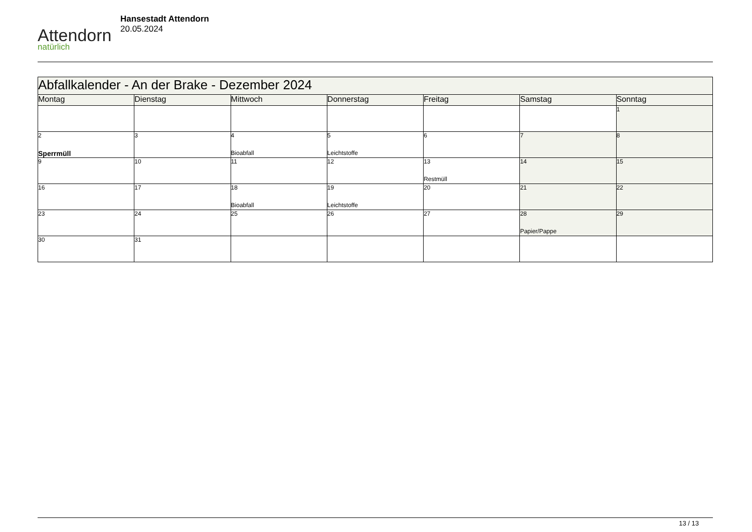Attendorn
natürlich
Hansestadt Attendorn
20.05.2024
| Abfallkalender - An der Brake - Dezember 2024 | | | | | | |
| Montag | Dienstag | Mittwoch | Donnerstag | Freitag | Samstag | Sonntag |
| | | | | | | 1 |
| 2 Sperrmüll | 3 | 4 Bioabfall | 5 Leichtstoffe | 6 | 7 | 8 |
| 9 | 10 | 11 | 12 | 13 Restmüll | 14 | 15 |
| 16 | 17 | 18 Bioabfall | 19 Leichtstoffe | 20 | 21 | 22 |
| 23 | 24 | 25 | 26 | 27 | 28 Papier/Pappe | 29 |
| 30 | 31 | | | | | |
13 / 13